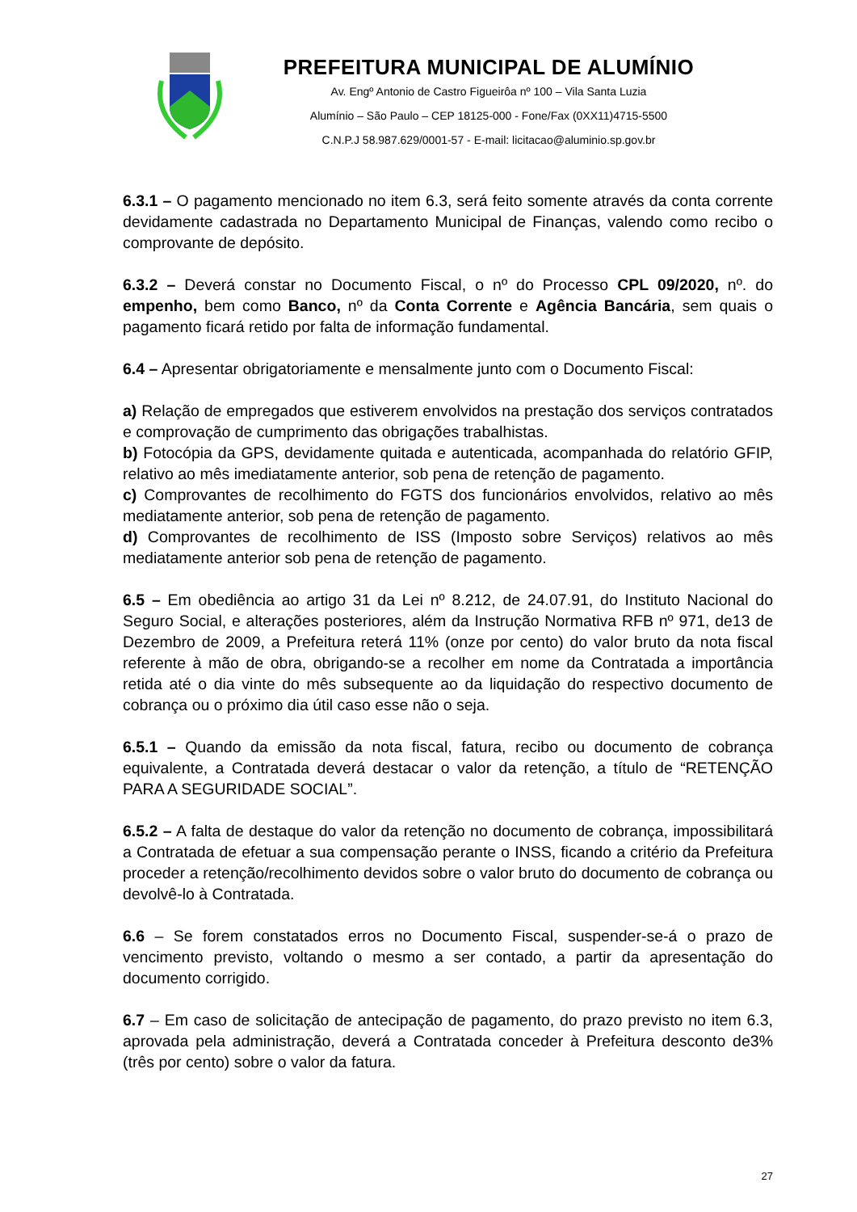PREFEITURA MUNICIPAL DE ALUMÍNIO
Av. Engº Antonio de Castro Figueirôa nº 100 – Vila Santa Luzia
Alumínio – São Paulo – CEP 18125-000 - Fone/Fax (0XX11)4715-5500
C.N.P.J 58.987.629/0001-57 - E-mail: licitacao@aluminio.sp.gov.br
6.3.1 – O pagamento mencionado no item 6.3, será feito somente através da conta corrente devidamente cadastrada no Departamento Municipal de Finanças, valendo como recibo o comprovante de depósito.
6.3.2 – Deverá constar no Documento Fiscal, o nº do Processo CPL 09/2020, nº. do empenho, bem como Banco, nº da Conta Corrente e Agência Bancária, sem quais o pagamento ficará retido por falta de informação fundamental.
6.4 – Apresentar obrigatoriamente e mensalmente junto com o Documento Fiscal:
a) Relação de empregados que estiverem envolvidos na prestação dos serviços contratados e comprovação de cumprimento das obrigações trabalhistas.
b) Fotocópia da GPS, devidamente quitada e autenticada, acompanhada do relatório GFIP, relativo ao mês imediatamente anterior, sob pena de retenção de pagamento.
c) Comprovantes de recolhimento do FGTS dos funcionários envolvidos, relativo ao mês mediatamente anterior, sob pena de retenção de pagamento.
d) Comprovantes de recolhimento de ISS (Imposto sobre Serviços) relativos ao mês mediatamente anterior sob pena de retenção de pagamento.
6.5 – Em obediência ao artigo 31 da Lei nº 8.212, de 24.07.91, do Instituto Nacional do Seguro Social, e alterações posteriores, além da Instrução Normativa RFB nº 971, de13 de Dezembro de 2009, a Prefeitura reterá 11% (onze por cento) do valor bruto da nota fiscal referente à mão de obra, obrigando-se a recolher em nome da Contratada a importância retida até o dia vinte do mês subsequente ao da liquidação do respectivo documento de cobrança ou o próximo dia útil caso esse não o seja.
6.5.1 – Quando da emissão da nota fiscal, fatura, recibo ou documento de cobrança equivalente, a Contratada deverá destacar o valor da retenção, a título de “RETENÇÃO PARA A SEGURIDADE SOCIAL”.
6.5.2 – A falta de destaque do valor da retenção no documento de cobrança, impossibilitará a Contratada de efetuar a sua compensação perante o INSS, ficando a critério da Prefeitura proceder a retenção/recolhimento devidos sobre o valor bruto do documento de cobrança ou devolvê-lo à Contratada.
6.6 – Se forem constatados erros no Documento Fiscal, suspender-se-á o prazo de vencimento previsto, voltando o mesmo a ser contado, a partir da apresentação do documento corrigido.
6.7 – Em caso de solicitação de antecipação de pagamento, do prazo previsto no item 6.3, aprovada pela administração, deverá a Contratada conceder à Prefeitura desconto de3% (três por cento) sobre o valor da fatura.
27